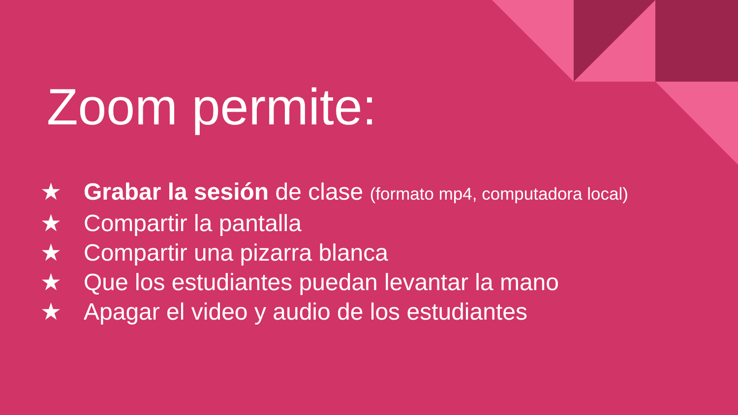Zoom permite:
★ Grabar la sesión de clase (formato mp4, computadora local)
★ Compartir la pantalla
★ Compartir una pizarra blanca
★ Que los estudiantes puedan levantar la mano
★ Apagar el video y audio de los estudiantes